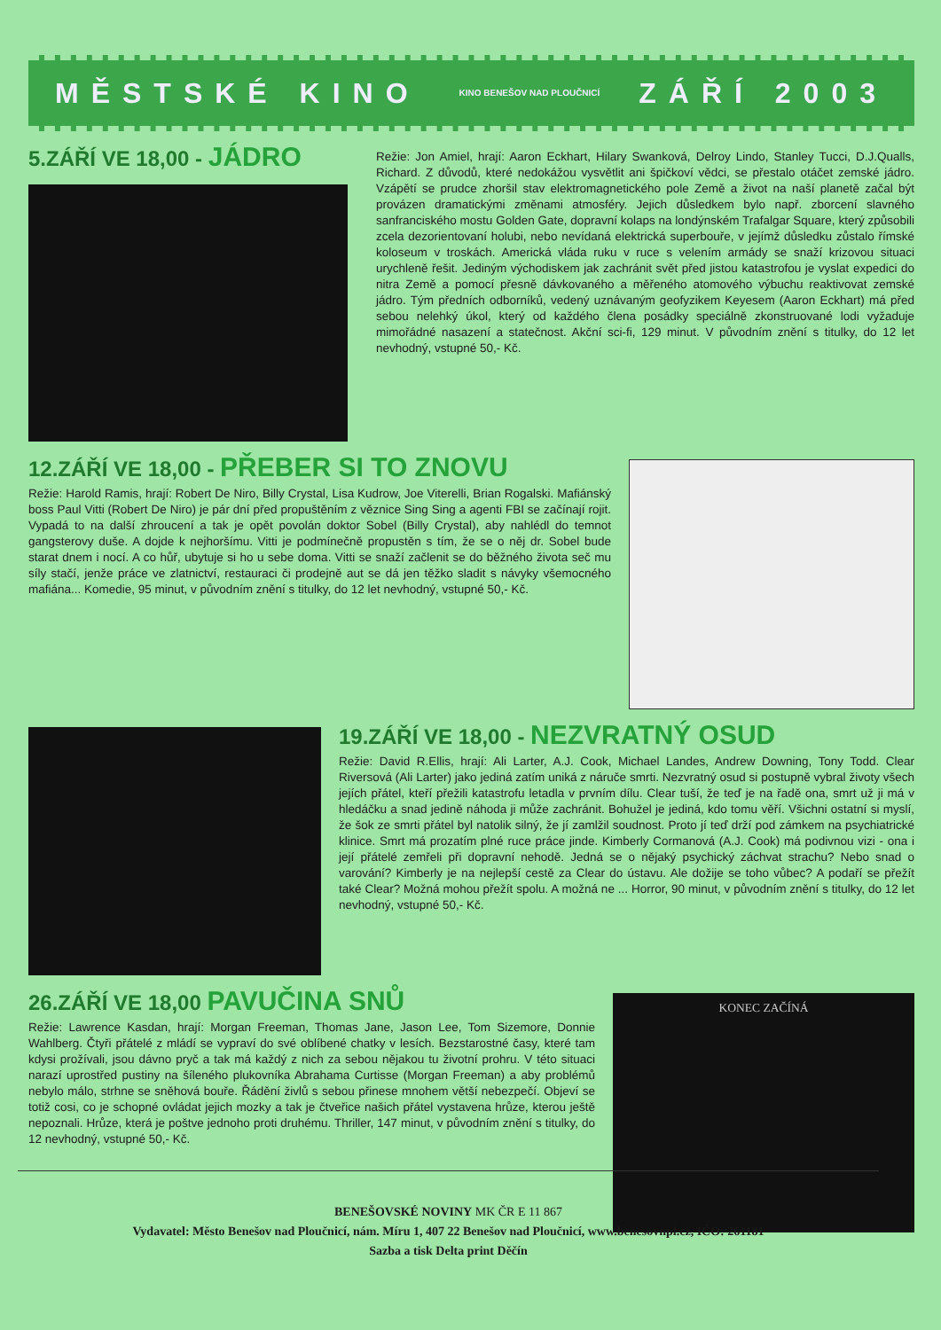MĚSTSKÉ KINO KINO BENEŠOV NAD PLOUČNICÍ ZÁŘÍ 2003
5.ZÁŘÍ VE 18,00 - JÁDRO
Režie: Jon Amiel, hrají: Aaron Eckhart, Hilary Swanková, Delroy Lindo, Stanley Tucci, D.J.Qualls, Richard. Z důvodů, které nedokážou vysvětlit ani špičkoví vědci, se přestalo otáčet zemské jádro. Vzápětí se prudce zhoršil stav elektromagnetického pole Země a život na naší planetě začal být provázen dramatickými změnami atmosféry. Jejich důsledkem bylo např. zborcení slavného sanfranciského mostu Golden Gate, dopravní kolaps na londýnském Trafalgar Square, který způsobili zcela dezorientovaní holubi, nebo nevídaná elektrická superbouře, v jejímž důsledku zůstalo římské koloseum v troskách. Americká vláda ruku v ruce s velením armády se snaží krizovou situaci urychleně řešit. Jediným východiskem jak zachránit svět před jistou katastrofou je vyslat expedici do nitra Země a pomocí přesně dávkovaného a měřeného atomového výbuchu reaktivovat zemské jádro. Tým předních odborníků, vedený uznávaným geofyzikem Keyesem (Aaron Eckhart) má před sebou nelehký úkol, který od každého člena posádky speciálně zkonstruované lodi vyžaduje mimořádné nasazení a statečnost. Akční sci-fi, 129 minut. V původním znění s titulky, do 12 let nevhodný, vstupné 50,- Kč.
12.ZÁŘÍ VE 18,00 - PŘEBER SI TO ZNOVU
Režie: Harold Ramis, hrají: Robert De Niro, Billy Crystal, Lisa Kudrow, Joe Viterelli, Brian Rogalski. Mafiánský boss Paul Vitti (Robert De Niro) je pár dní před propuštěním z věznice Sing Sing a agenti FBI se začínají rojit. Vypadá to na další zhroucení a tak je opět povolán doktor Sobel (Billy Crystal), aby nahlédl do temnot gangsterovy duše. A dojde k nejhoršímu. Vitti je podmínečně propustěn s tím, že se o něj dr. Sobel bude starat dnem i nocí. A co hůř, ubytuje si ho u sebe doma. Vitti se snaží začlenit se do běžného života seč mu síly stačí, jenže práce ve zlatnictví, restauraci či prodejně aut se dá jen těžko sladit s návyky všemocného mafiána... Komedie, 95 minut, v původním znění s titulky, do 12 let nevhodný, vstupné 50,- Kč.
19.ZÁŘÍ VE 18,00 - NEZVRATNÝ OSUD
Režie: David R.Ellis, hrají: Ali Larter, A.J. Cook, Michael Landes, Andrew Downing, Tony Todd. Clear Riversová (Ali Larter) jako jediná zatím uniká z náruče smrti. Nezvratný osud si postupně vybral životy všech jejích přátel, kteří přežili katastrofu letadla v prvním dílu. Clear tuší, že teď je na řadě ona, smrt už ji má v hledáčku a snad jedině náhoda ji může zachránit. Bohužel je jediná, kdo tomu věří. Všichni ostatní si myslí, že šok ze smrti přátel byl natolik silný, že jí zamlžil soudnost. Proto jí teď drží pod zámkem na psychiatrické klinice. Smrt má prozatím plné ruce práce jinde. Kimberly Cormanová (A.J. Cook) má podivnou vizi - ona i její přátelé zemřeli při dopravní nehodě. Jedná se o nějaký psychický záchvat strachu? Nebo snad o varování? Kimberly je na nejlepší cestě za Clear do ústavu. Ale dožije se toho vůbec? A podaří se přežít také Clear? Možná mohou přežít spolu. A možná ne ... Horror, 90 minut, v původním znění s titulky, do 12 let nevhodný, vstupné 50,- Kč.
26.ZÁŘÍ VE 18,00 PAVUČINA SNŮ
Režie: Lawrence Kasdan, hrají: Morgan Freeman, Thomas Jane, Jason Lee, Tom Sizemore, Donnie Wahlberg. Čtyři přátelé z mládí se vypraví do své oblíbené chatky v lesích. Bezstarostné časy, které tam kdysi prožívali, jsou dávno pryč a tak má každý z nich za sebou nějakou tu životní prohru. V této situaci narazí uprostřed pustiny na šíleného plukovníka Abrahama Curtisse (Morgan Freeman) a aby problémů nebylo málo, strhne se sněhová bouře. Řádění živlů s sebou přinese mnohem větší nebezpečí. Objeví se totiž cosi, co je schopné ovládat jejich mozky a tak je čtveřice našich přátel vystavena hrůze, kterou ještě nepoznali. Hrůze, která je poštve jednoho proti druhému. Thriller, 147 minut, v původním znění s titulky, do 12 nevhodný, vstupné 50,- Kč.
KONEC ZAČÍNÁ
BENEŠOVSKÉ NOVINY MK ČR E 11 867
Vydavatel: Město Benešov nad Ploučnicí, nám. Míru 1, 407 22 Benešov nad Ploučnicí, www.benesovnpl.cz, IČO: 261181
Sazba a tisk Delta print Děčín